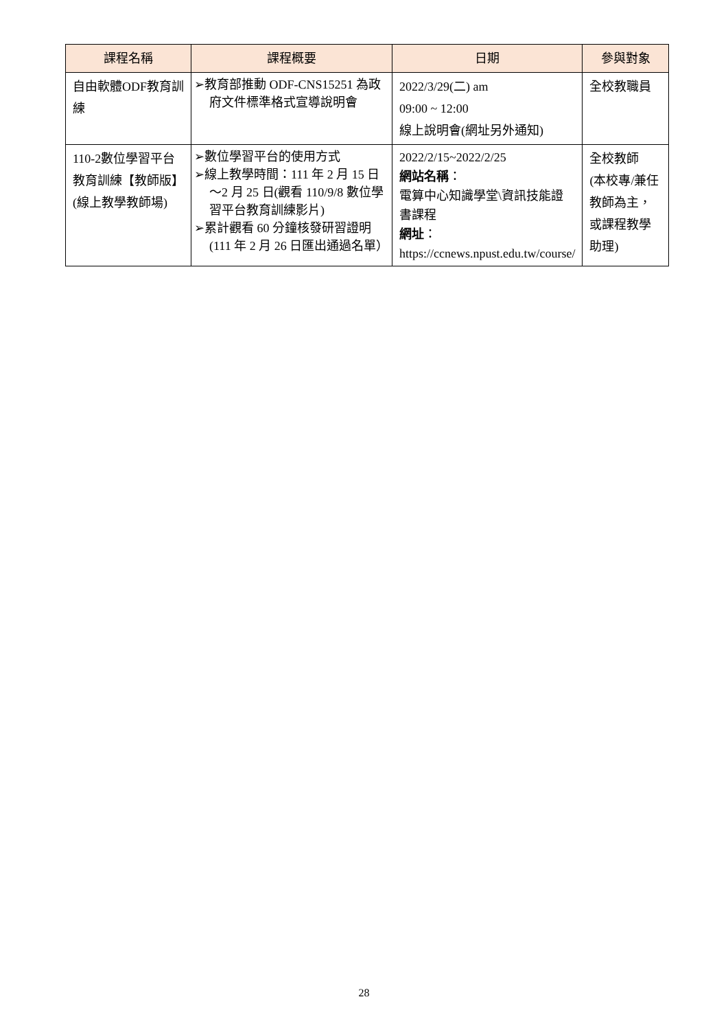| 課程名稱 | 課程概要 | 日期 | 參與對象 |
| --- | --- | --- | --- |
| 自由軟體ODF教育訓練 | ➢教育部推動 ODF-CNS15251 為政府文件標準格式宣導說明會 | 2022/3/29(二) am 09:00 ~ 12:00 線上說明會(網址另外通知) | 全校教職員 |
| 110-2數位學習平台教育訓練【教師版】 (線上教學教師場) | ➢數位學習平台的使用方式 ➢線上教學時間：111 年 2 月 15 日～2 月 25 日(觀看 110/9/8 數位學習平台教育訓練影片) ➢累計觀看 60 分鐘核發研習證明(111 年 2 月 26 日匯出通過名單） | 2022/2/15~2022/2/25 網站名稱 ： 電算中心知識學堂\資訊技能證書課程 網址 ： https://ccnews.npust.edu.tw/course/ | 全校教師 (本校專/兼任教師為主，或課程教學助理) |
28